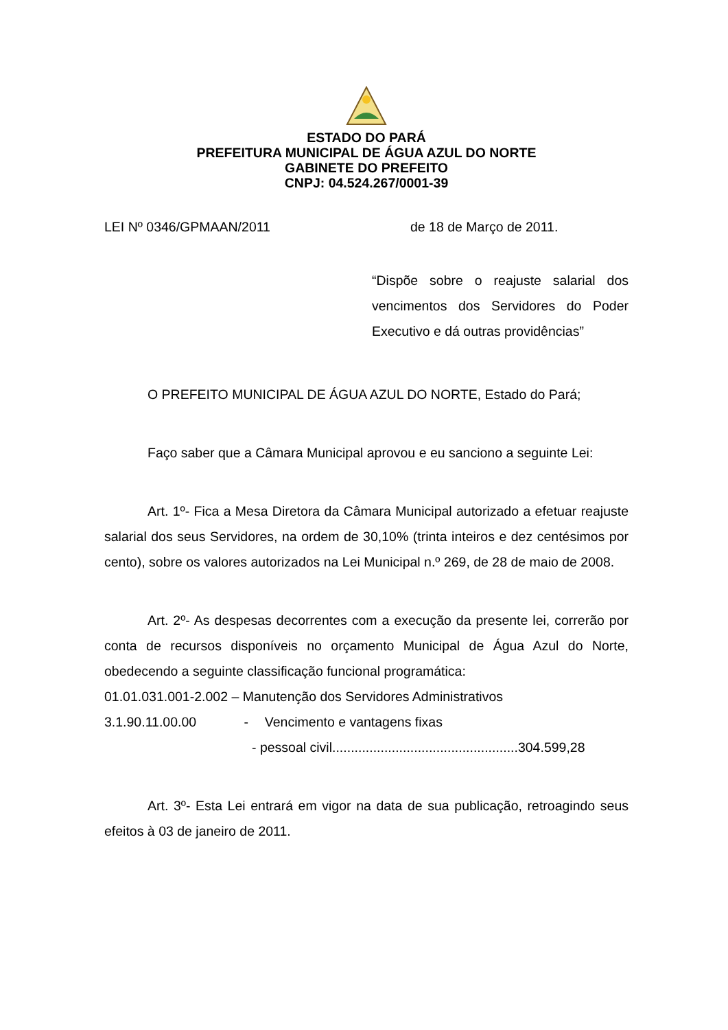ESTADO DO PARÁ
PREFEITURA MUNICIPAL DE ÁGUA AZUL DO NORTE
GABINETE DO PREFEITO
CNPJ: 04.524.267/0001-39
LEI Nº 0346/GPMAAN/2011 de 18 de Março de 2011.
“Dispõe sobre o reajuste salarial dos vencimentos dos Servidores do Poder Executivo e dá outras providências”
O PREFEITO MUNICIPAL DE ÁGUA AZUL DO NORTE, Estado do Pará;
Faço saber que a Câmara Municipal aprovou e eu sanciono a seguinte Lei:
Art. 1º- Fica a Mesa Diretora da Câmara Municipal autorizado a efetuar reajuste salarial dos seus Servidores, na ordem de 30,10% (trinta inteiros e dez centésimos por cento), sobre os valores autorizados na Lei Municipal n.º 269, de 28 de maio de 2008.
Art. 2º- As despesas decorrentes com a execução da presente lei, correrão por conta de recursos disponíveis no orçamento Municipal de Água Azul do Norte, obedecendo a seguinte classificação funcional programática:
01.01.031.001-2.002 – Manutenção dos Servidores Administrativos
3.1.90.11.00.00 - Vencimento e vantagens fixas
- pessoal civil..................................................304.599,28
Art. 3º- Esta Lei entrará em vigor na data de sua publicação, retroagindo seus efeitos à 03 de janeiro de 2011.